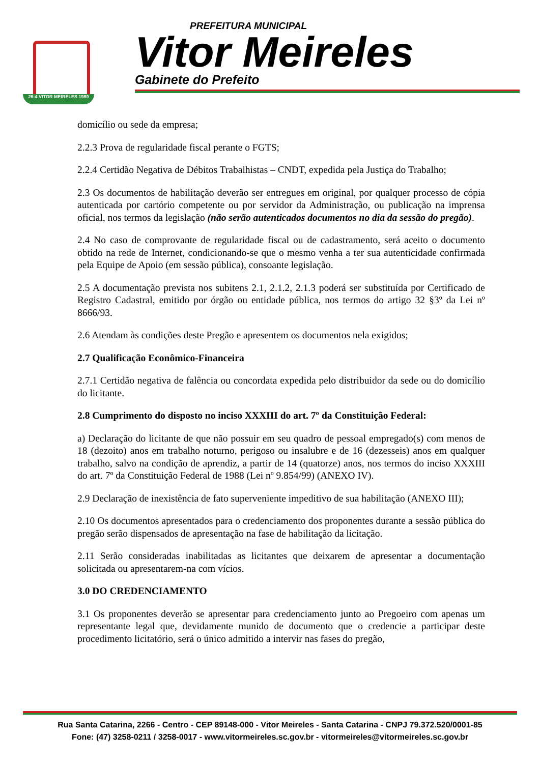26-4 VITOR MEIRELES 1989
PREFEITURA MUNICIPAL
Vitor Meireles
Gabinete do Prefeito
domicílio ou sede da empresa;
2.2.3 Prova de regularidade fiscal perante o FGTS;
2.2.4 Certidão Negativa de Débitos Trabalhistas – CNDT, expedida pela Justiça do Trabalho;
2.3 Os documentos de habilitação deverão ser entregues em original, por qualquer processo de cópia autenticada por cartório competente ou por servidor da Administração, ou publicação na imprensa oficial, nos termos da legislação (não serão autenticados documentos no dia da sessão do pregão).
2.4 No caso de comprovante de regularidade fiscal ou de cadastramento, será aceito o documento obtido na rede de Internet, condicionando-se que o mesmo venha a ter sua autenticidade confirmada pela Equipe de Apoio (em sessão pública), consoante legislação.
2.5 A documentação prevista nos subitens 2.1, 2.1.2, 2.1.3 poderá ser substituída por Certificado de Registro Cadastral, emitido por órgão ou entidade pública, nos termos do artigo 32 §3º da Lei nº 8666/93.
2.6 Atendam às condições deste Pregão e apresentem os documentos nela exigidos;
2.7 Qualificação Econômico-Financeira
2.7.1 Certidão negativa de falência ou concordata expedida pelo distribuidor da sede ou do domicílio do licitante.
2.8 Cumprimento do disposto no inciso XXXIII do art. 7º da Constituição Federal:
a) Declaração do licitante de que não possuir em seu quadro de pessoal empregado(s) com menos de 18 (dezoito) anos em trabalho noturno, perigoso ou insalubre e de 16 (dezesseis) anos em qualquer trabalho, salvo na condição de aprendiz, a partir de 14 (quatorze) anos, nos termos do inciso XXXIII do art. 7º da Constituição Federal de 1988 (Lei nº 9.854/99) (ANEXO IV).
2.9 Declaração de inexistência de fato superveniente impeditivo de sua habilitação (ANEXO III);
2.10 Os documentos apresentados para o credenciamento dos proponentes durante a sessão pública do pregão serão dispensados de apresentação na fase de habilitação da licitação.
2.11 Serão consideradas inabilitadas as licitantes que deixarem de apresentar a documentação solicitada ou apresentarem-na com vícios.
3.0 DO CREDENCIAMENTO
3.1 Os proponentes deverão se apresentar para credenciamento junto ao Pregoeiro com apenas um representante legal que, devidamente munido de documento que o credencie a participar deste procedimento licitatório, será o único admitido a intervir nas fases do pregão,
Rua Santa Catarina, 2266 - Centro - CEP 89148-000 - Vitor Meireles - Santa Catarina - CNPJ 79.372.520/0001-85
Fone: (47) 3258-0211 / 3258-0017 - www.vitormeireles.sc.gov.br - vitormeireles@vitormeireles.sc.gov.br